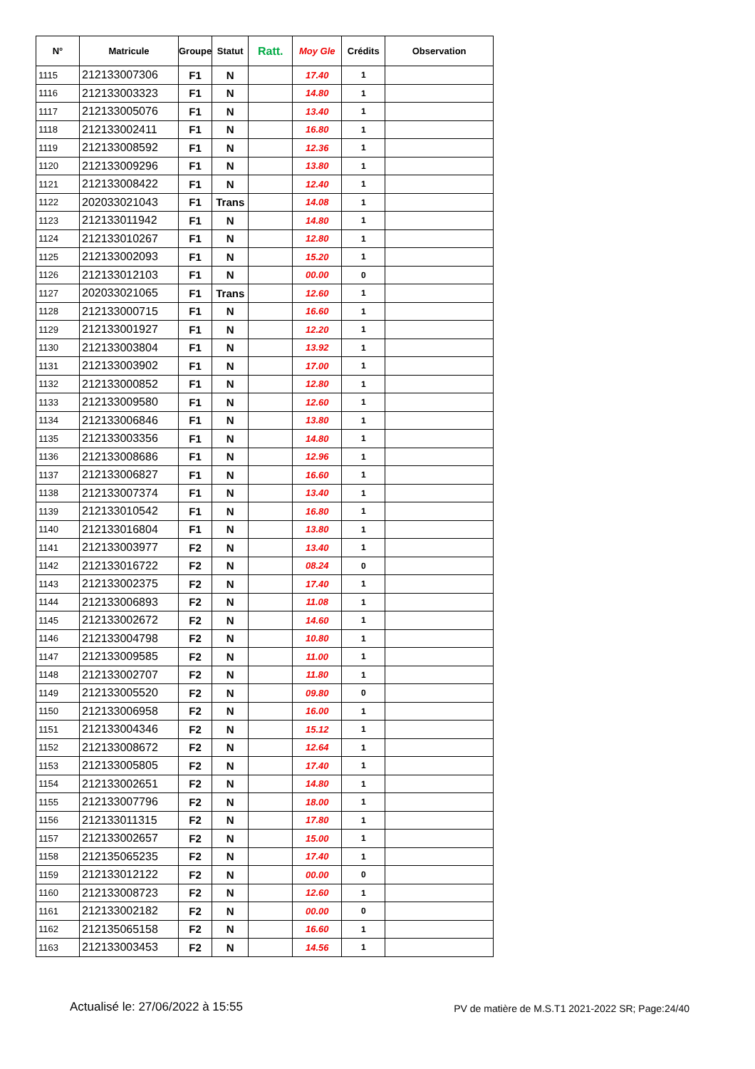| N° | Matricule | Groupe | Statut | Ratt. | Moy Gle | Crédits | Observation |
| --- | --- | --- | --- | --- | --- | --- | --- |
| 1115 | 212133007306 | F1 | N | | 17.40 | 1 | |
| 1116 | 212133003323 | F1 | N | | 14.80 | 1 | |
| 1117 | 212133005076 | F1 | N | | 13.40 | 1 | |
| 1118 | 212133002411 | F1 | N | | 16.80 | 1 | |
| 1119 | 212133008592 | F1 | N | | 12.36 | 1 | |
| 1120 | 212133009296 | F1 | N | | 13.80 | 1 | |
| 1121 | 212133008422 | F1 | N | | 12.40 | 1 | |
| 1122 | 202033021043 | F1 | Trans | | 14.08 | 1 | |
| 1123 | 212133011942 | F1 | N | | 14.80 | 1 | |
| 1124 | 212133010267 | F1 | N | | 12.80 | 1 | |
| 1125 | 212133002093 | F1 | N | | 15.20 | 1 | |
| 1126 | 212133012103 | F1 | N | | 00.00 | 0 | |
| 1127 | 202033021065 | F1 | Trans | | 12.60 | 1 | |
| 1128 | 212133000715 | F1 | N | | 16.60 | 1 | |
| 1129 | 212133001927 | F1 | N | | 12.20 | 1 | |
| 1130 | 212133003804 | F1 | N | | 13.92 | 1 | |
| 1131 | 212133003902 | F1 | N | | 17.00 | 1 | |
| 1132 | 212133000852 | F1 | N | | 12.80 | 1 | |
| 1133 | 212133009580 | F1 | N | | 12.60 | 1 | |
| 1134 | 212133006846 | F1 | N | | 13.80 | 1 | |
| 1135 | 212133003356 | F1 | N | | 14.80 | 1 | |
| 1136 | 212133008686 | F1 | N | | 12.96 | 1 | |
| 1137 | 212133006827 | F1 | N | | 16.60 | 1 | |
| 1138 | 212133007374 | F1 | N | | 13.40 | 1 | |
| 1139 | 212133010542 | F1 | N | | 16.80 | 1 | |
| 1140 | 212133016804 | F1 | N | | 13.80 | 1 | |
| 1141 | 212133003977 | F2 | N | | 13.40 | 1 | |
| 1142 | 212133016722 | F2 | N | | 08.24 | 0 | |
| 1143 | 212133002375 | F2 | N | | 17.40 | 1 | |
| 1144 | 212133006893 | F2 | N | | 11.08 | 1 | |
| 1145 | 212133002672 | F2 | N | | 14.60 | 1 | |
| 1146 | 212133004798 | F2 | N | | 10.80 | 1 | |
| 1147 | 212133009585 | F2 | N | | 11.00 | 1 | |
| 1148 | 212133002707 | F2 | N | | 11.80 | 1 | |
| 1149 | 212133005520 | F2 | N | | 09.80 | 0 | |
| 1150 | 212133006958 | F2 | N | | 16.00 | 1 | |
| 1151 | 212133004346 | F2 | N | | 15.12 | 1 | |
| 1152 | 212133008672 | F2 | N | | 12.64 | 1 | |
| 1153 | 212133005805 | F2 | N | | 17.40 | 1 | |
| 1154 | 212133002651 | F2 | N | | 14.80 | 1 | |
| 1155 | 212133007796 | F2 | N | | 18.00 | 1 | |
| 1156 | 212133011315 | F2 | N | | 17.80 | 1 | |
| 1157 | 212133002657 | F2 | N | | 15.00 | 1 | |
| 1158 | 212135065235 | F2 | N | | 17.40 | 1 | |
| 1159 | 212133012122 | F2 | N | | 00.00 | 0 | |
| 1160 | 212133008723 | F2 | N | | 12.60 | 1 | |
| 1161 | 212133002182 | F2 | N | | 00.00 | 0 | |
| 1162 | 212135065158 | F2 | N | | 16.60 | 1 | |
| 1163 | 212133003453 | F2 | N | | 14.56 | 1 | |
Actualisé le: 27/06/2022 à 15:55 PV de matière de M.S.T1 2021-2022 SR; Page:24/40